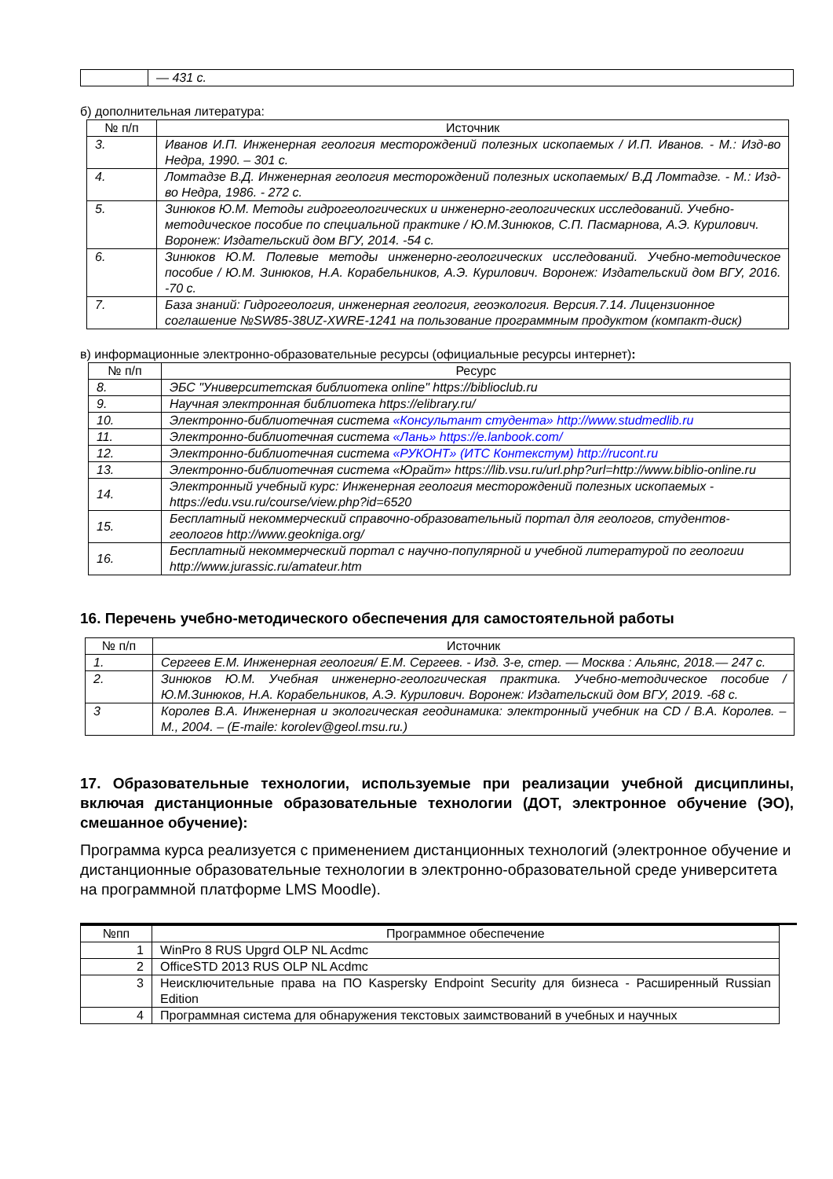| | — 431 с. |
б) дополнительная литература:
| № п/п | Источник |
| --- | --- |
| 3. | Иванов И.П. Инженерная геология месторождений полезных ископаемых / И.П. Иванов. - М.: Изд-во Недра, 1990. – 301 с. |
| 4. | Ломтадзе В.Д. Инженерная геология месторождений полезных ископаемых/ В.Д Ломтадзе. - М.: Изд-во Недра, 1986. - 272 с. |
| 5. | Зинюков Ю.М. Методы гидрогеологических и инженерно-геологических исследований. Учебно-методическое пособие по специальной практике / Ю.М.Зинюков, С.П. Пасмарнова, А.Э. Курилович. Воронеж: Издательский дом ВГУ, 2014. -54 с. |
| 6. | Зинюков Ю.М. Полевые методы инженерно-геологических исследований. Учебно-методическое пособие / Ю.М. Зинюков, Н.А. Корабельников, А.Э. Курилович. Воронеж: Издательский дом ВГУ, 2016. -70 с. |
| 7. | База знаний: Гидрогеология, инженерная геология, геоэкология. Версия.7.14. Лицензионное соглашение №SW85-38UZ-XWRE-1241 на пользование программным продуктом (компакт-диск) |
в) информационные электронно-образовательные ресурсы (официальные ресурсы интернет):
| № п/п | Ресурс |
| --- | --- |
| 8. | ЭБС "Университетская библиотека online" https://biblioclub.ru |
| 9. | Научная электронная библиотека https://elibrary.ru/ |
| 10. | Электронно-библиотечная система «Консультант студента» http://www.studmedlib.ru |
| 11. | Электронно-библиотечная система «Лань» https://e.lanbook.com/ |
| 12. | Электронно-библиотечная система «РУКОНТ» (ИТС Контекстум) http://rucont.ru |
| 13. | Электронно-библиотечная система «Юрайт» https://lib.vsu.ru/url.php?url=http://www.biblio-online.ru |
| 14. | Электронный учебный курс: Инженерная геология месторождений полезных ископаемых - https://edu.vsu.ru/course/view.php?id=6520 |
| 15. | Бесплатный некоммерческий справочно-образовательный портал для геологов, студентов-геологов http://www.geokniga.org/ |
| 16. | Бесплатный некоммерческий портал с научно-популярной и учебной литературой по геологии http://www.jurassic.ru/amateur.htm |
16. Перечень учебно-методического обеспечения для самостоятельной работы
| № п/п | Источник |
| --- | --- |
| 1. | Сергеев Е.М. Инженерная геология/ Е.М. Сергеев. - Изд. 3-е, стер. — Москва : Альянс, 2018.— 247 с. |
| 2. | Зинюков Ю.М. Учебная инженерно-геологическая практика. Учебно-методическое пособие / Ю.М.Зинюков, Н.А. Корабельников, А.Э. Курилович. Воронеж: Издательский дом ВГУ, 2019. -68 с. |
| 3 | Королев В.А. Инженерная и экологическая геодинамика: электронный учебник на CD / В.А. Королев. – М., 2004. – (E-maile: korolev@geol.msu.ru.) |
17. Образовательные технологии, используемые при реализации учебной дисциплины, включая дистанционные образовательные технологии (ДОТ, электронное обучение (ЭО), смешанное обучение):
Программа курса реализуется с применением дистанционных технологий (электронное обучение и дистанционные образовательные технологии в электронно-образовательной среде университета на программной платформе LMS Moodle).
| №пп | Программное обеспечение |
| --- | --- |
| 1 | WinPro 8 RUS Upgrd OLP NL Acdmc |
| 2 | OfficeSTD 2013 RUS OLP NL Acdmc |
| 3 | Неисключительные права на ПО Kaspersky Endpoint Security для бизнеса - Расширенный Russian Edition |
| 4 | Программная система для обнаружения текстовых заимствований в учебных и научных |